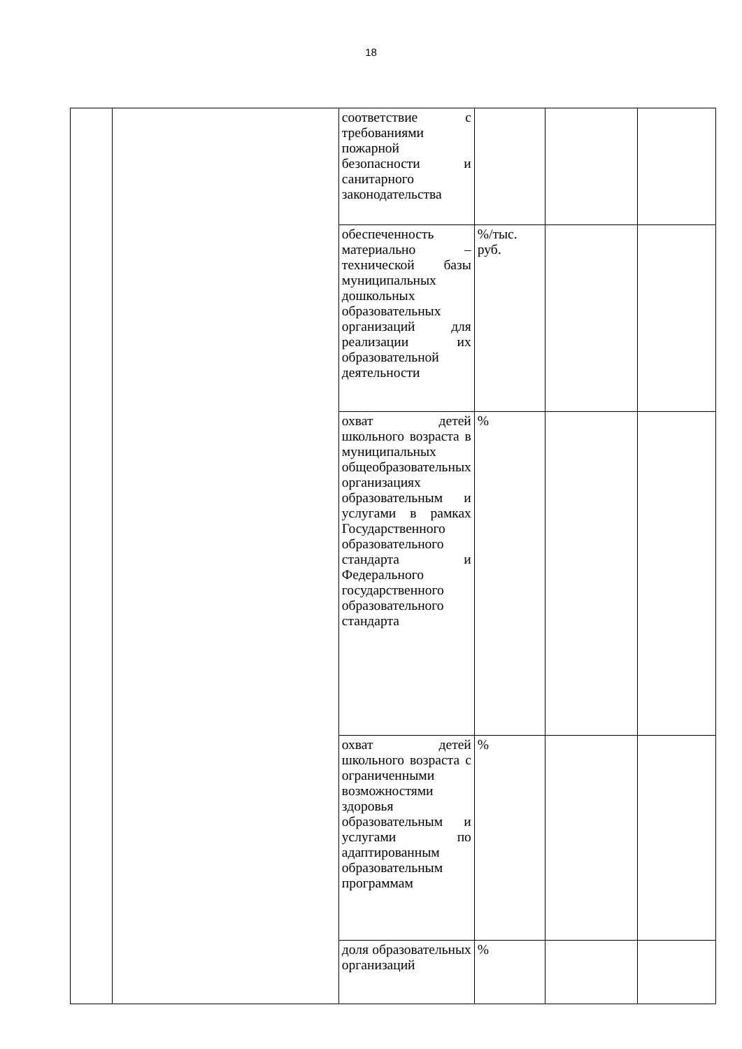18
| | | соответствие с требованиями пожарной безопасности и санитарного законодательства | | | |
| | | обеспеченность материально – технической базы муниципальных дошкольных образовательных организаций для реализации их образовательной деятельности | %/тыс. руб. | | |
| | | охват детей школьного возраста в муниципальных общеобразовательных организациях образовательным и услугами в рамках Государственного образовательного стандарта и Федерального государственного образовательного стандарта | % | | |
| | | охват детей школьного возраста с ограниченными возможностями здоровья образовательным и услугами по адаптированным образовательным программам | % | | |
| | | доля образовательных организаций | % | | |